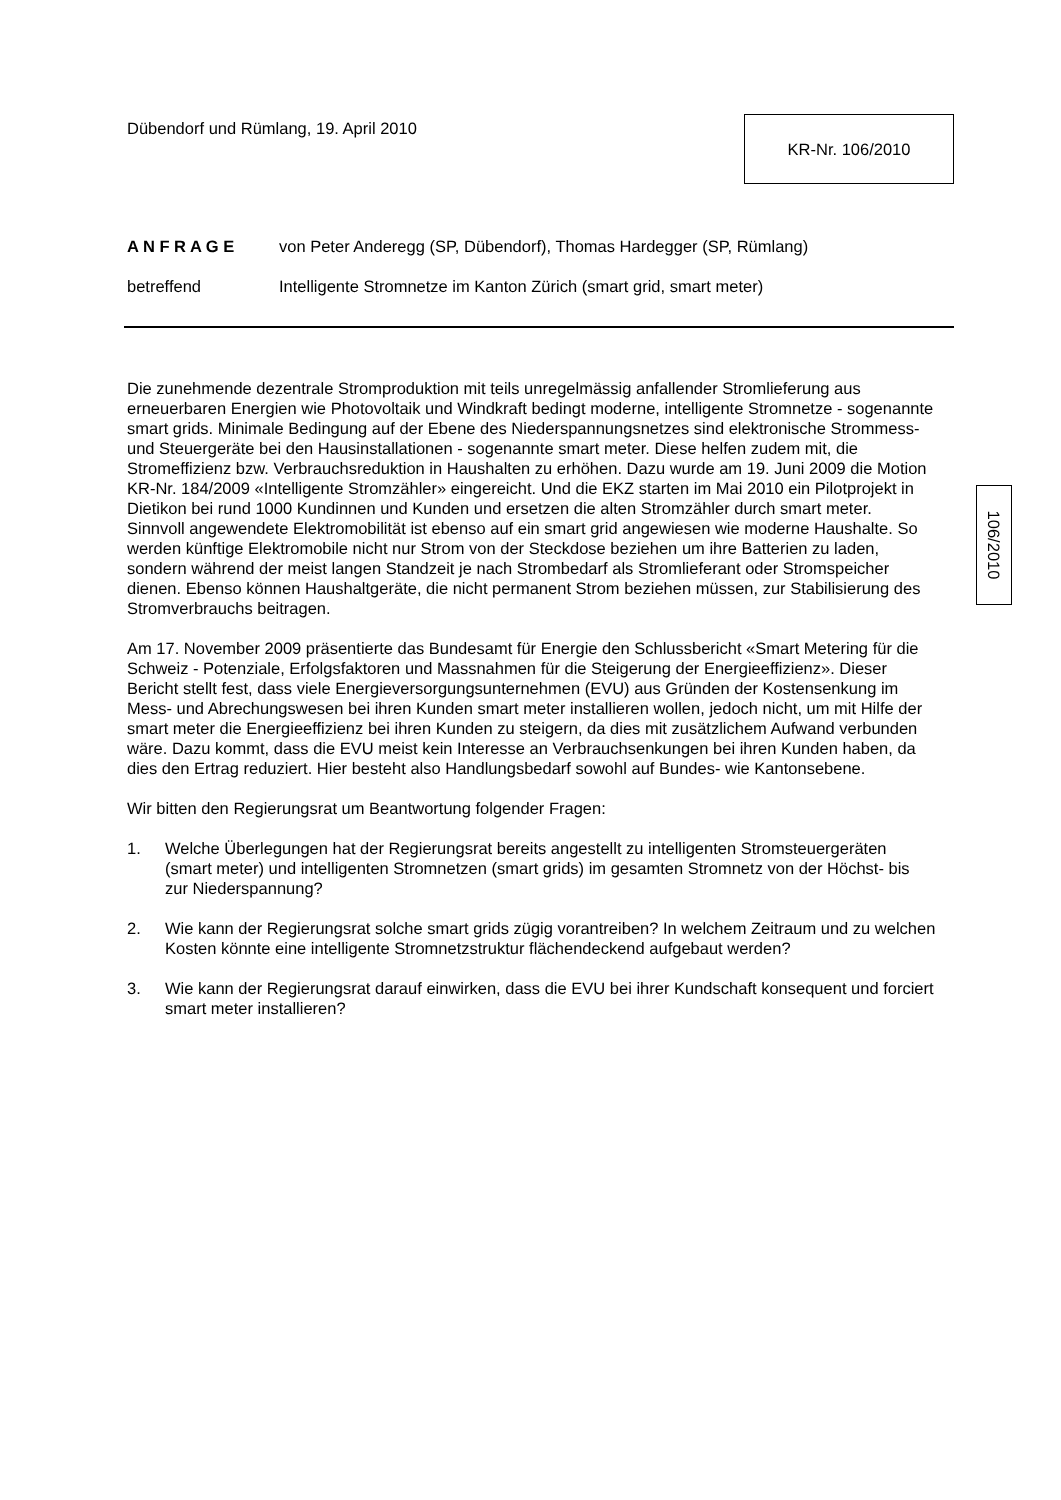Dübendorf und Rümlang, 19. April 2010
KR-Nr. 106/2010
A N F R A G E von Peter Anderegg (SP, Dübendorf), Thomas Hardegger (SP, Rümlang)
betreffend Intelligente Stromnetze im Kanton Zürich (smart grid, smart meter)
Die zunehmende dezentrale Stromproduktion mit teils unregelmässig anfallender Stromlieferung aus erneuerbaren Energien wie Photovoltaik und Windkraft bedingt moderne, intelligente Stromnetze - sogenannte smart grids. Minimale Bedingung auf der Ebene des Niederspannungsnetzes sind elektronische Strommess- und Steuergeräte bei den Hausinstallationen - sogenannte smart meter. Diese helfen zudem mit, die Stromeffizienz bzw. Verbrauchsreduktion in Haushalten zu erhöhen. Dazu wurde am 19. Juni 2009 die Motion KR-Nr. 184/2009 «Intelligente Stromzähler» eingereicht. Und die EKZ starten im Mai 2010 ein Pilotprojekt in Dietikon bei rund 1000 Kundinnen und Kunden und ersetzen die alten Stromzähler durch smart meter.
Sinnvoll angewendete Elektromobilität ist ebenso auf ein smart grid angewiesen wie moderne Haushalte. So werden künftige Elektromobile nicht nur Strom von der Steckdose beziehen um ihre Batterien zu laden, sondern während der meist langen Standzeit je nach Strombedarf als Stromlieferant oder Stromspeicher dienen. Ebenso können Haushaltgeräte, die nicht permanent Strom beziehen müssen, zur Stabilisierung des Stromverbrauchs beitragen.
Am 17. November 2009 präsentierte das Bundesamt für Energie den Schlussbericht «Smart Metering für die Schweiz - Potenziale, Erfolgsfaktoren und Massnahmen für die Steigerung der Energieeffizienz». Dieser Bericht stellt fest, dass viele Energieversorgungsunternehmen (EVU) aus Gründen der Kostensenkung im Mess- und Abrechungswesen bei ihren Kunden smart meter installieren wollen, jedoch nicht, um mit Hilfe der smart meter die Energieeffizienz bei ihren Kunden zu steigern, da dies mit zusätzlichem Aufwand verbunden wäre. Dazu kommt, dass die EVU meist kein Interesse an Verbrauchsenkungen bei ihren Kunden haben, da dies den Ertrag reduziert. Hier besteht also Handlungsbedarf sowohl auf Bundes- wie Kantonsebene.
Wir bitten den Regierungsrat um Beantwortung folgender Fragen:
1. Welche Überlegungen hat der Regierungsrat bereits angestellt zu intelligenten Stromsteuergeräten (smart meter) und intelligenten Stromnetzen (smart grids) im gesamten Stromnetz von der Höchst- bis zur Niederspannung?
2. Wie kann der Regierungsrat solche smart grids zügig vorantreiben? In welchem Zeitraum und zu welchen Kosten könnte eine intelligente Stromnetzstruktur flächendeckend aufgebaut werden?
3. Wie kann der Regierungsrat darauf einwirken, dass die EVU bei ihrer Kundschaft konsequent und forciert smart meter installieren?
106/2010